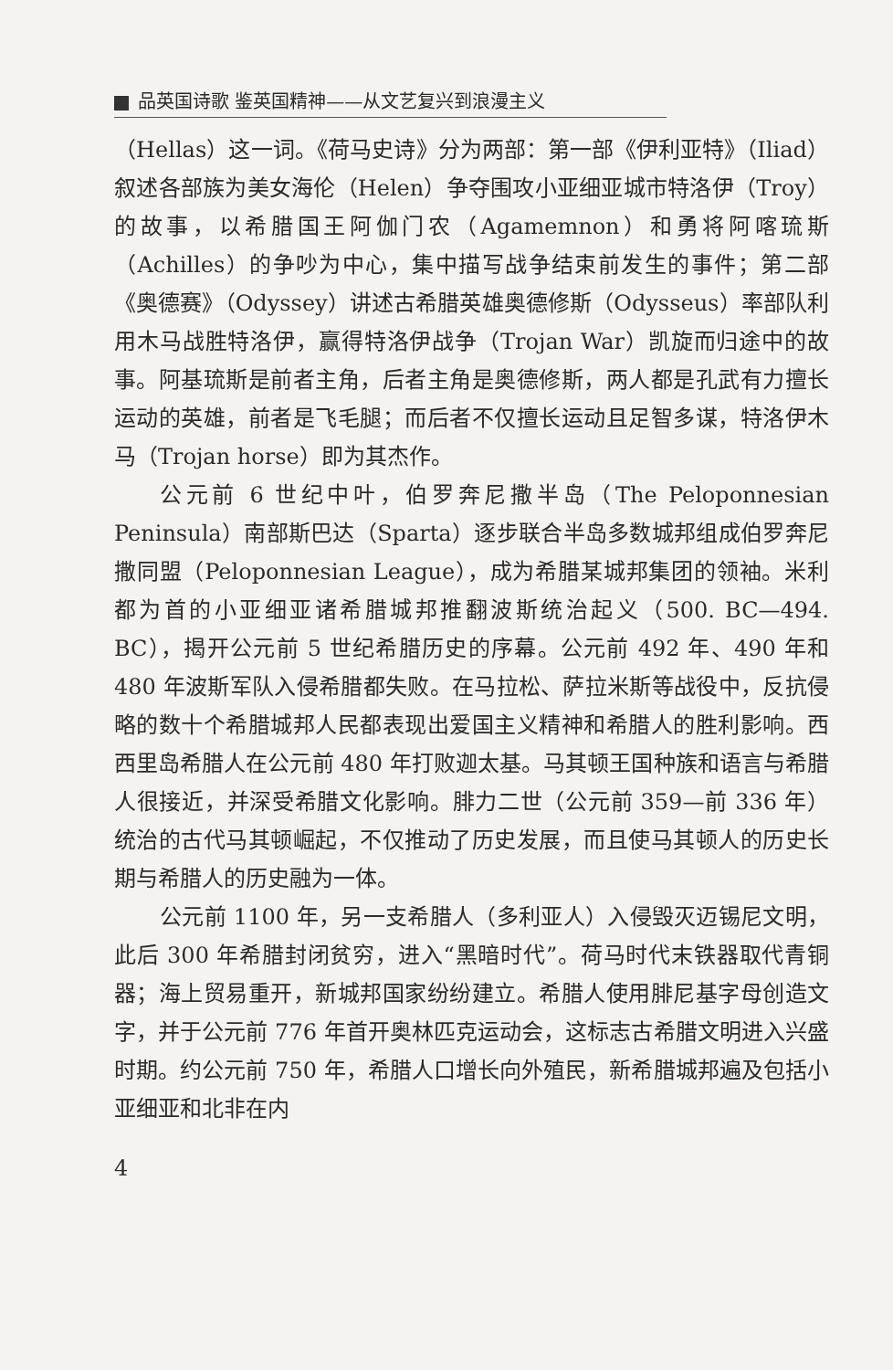品英国诗歌 鉴英国精神——从文艺复兴到浪漫主义
（Hellas）这一词。《荷马史诗》分为两部：第一部《伊利亚特》（Iliad）叙述各部族为美女海伦（Helen）争夺围攻小亚细亚城市特洛伊（Troy）的故事，以希腊国王阿伽门农（Agamemnon）和勇将阿喀琉斯（Achilles）的争吵为中心，集中描写战争结束前发生的事件；第二部《奥德赛》（Odyssey）讲述古希腊英雄奥德修斯（Odysseus）率部队利用木马战胜特洛伊，赢得特洛伊战争（Trojan War）凯旋而归途中的故事。阿基琉斯是前者主角，后者主角是奥德修斯，两人都是孔武有力擅长运动的英雄，前者是飞毛腿；而后者不仅擅长运动且足智多谋，特洛伊木马（Trojan horse）即为其杰作。
公元前 6 世纪中叶，伯罗奔尼撒半岛（The Peloponnesian Peninsula）南部斯巴达（Sparta）逐步联合半岛多数城邦组成伯罗奔尼撒同盟（Peloponnesian League），成为希腊某城邦集团的领袖。米利都为首的小亚细亚诸希腊城邦推翻波斯统治起义（500. BC—494. BC），揭开公元前 5 世纪希腊历史的序幕。公元前 492 年、490 年和 480 年波斯军队入侵希腊都失败。在马拉松、萨拉米斯等战役中，反抗侵略的数十个希腊城邦人民都表现出爱国主义精神和希腊人的胜利影响。西西里岛希腊人在公元前 480 年打败迦太基。马其顿王国种族和语言与希腊人很接近，并深受希腊文化影响。腓力二世（公元前 359—前 336 年）统治的古代马其顿崛起，不仅推动了历史发展，而且使马其顿人的历史长期与希腊人的历史融为一体。
公元前 1100 年，另一支希腊人（多利亚人）入侵毁灭迈锡尼文明，此后 300 年希腊封闭贫穷，进入“黑暗时代”。荷马时代末铁器取代青铜器；海上贸易重开，新城邦国家纷纷建立。希腊人使用腓尼基字母创造文字，并于公元前 776 年首开奥林匹克运动会，这标志古希腊文明进入兴盛时期。约公元前 750 年，希腊人口增长向外殖民，新希腊城邦遍及包括小亚细亚和北非在内
4